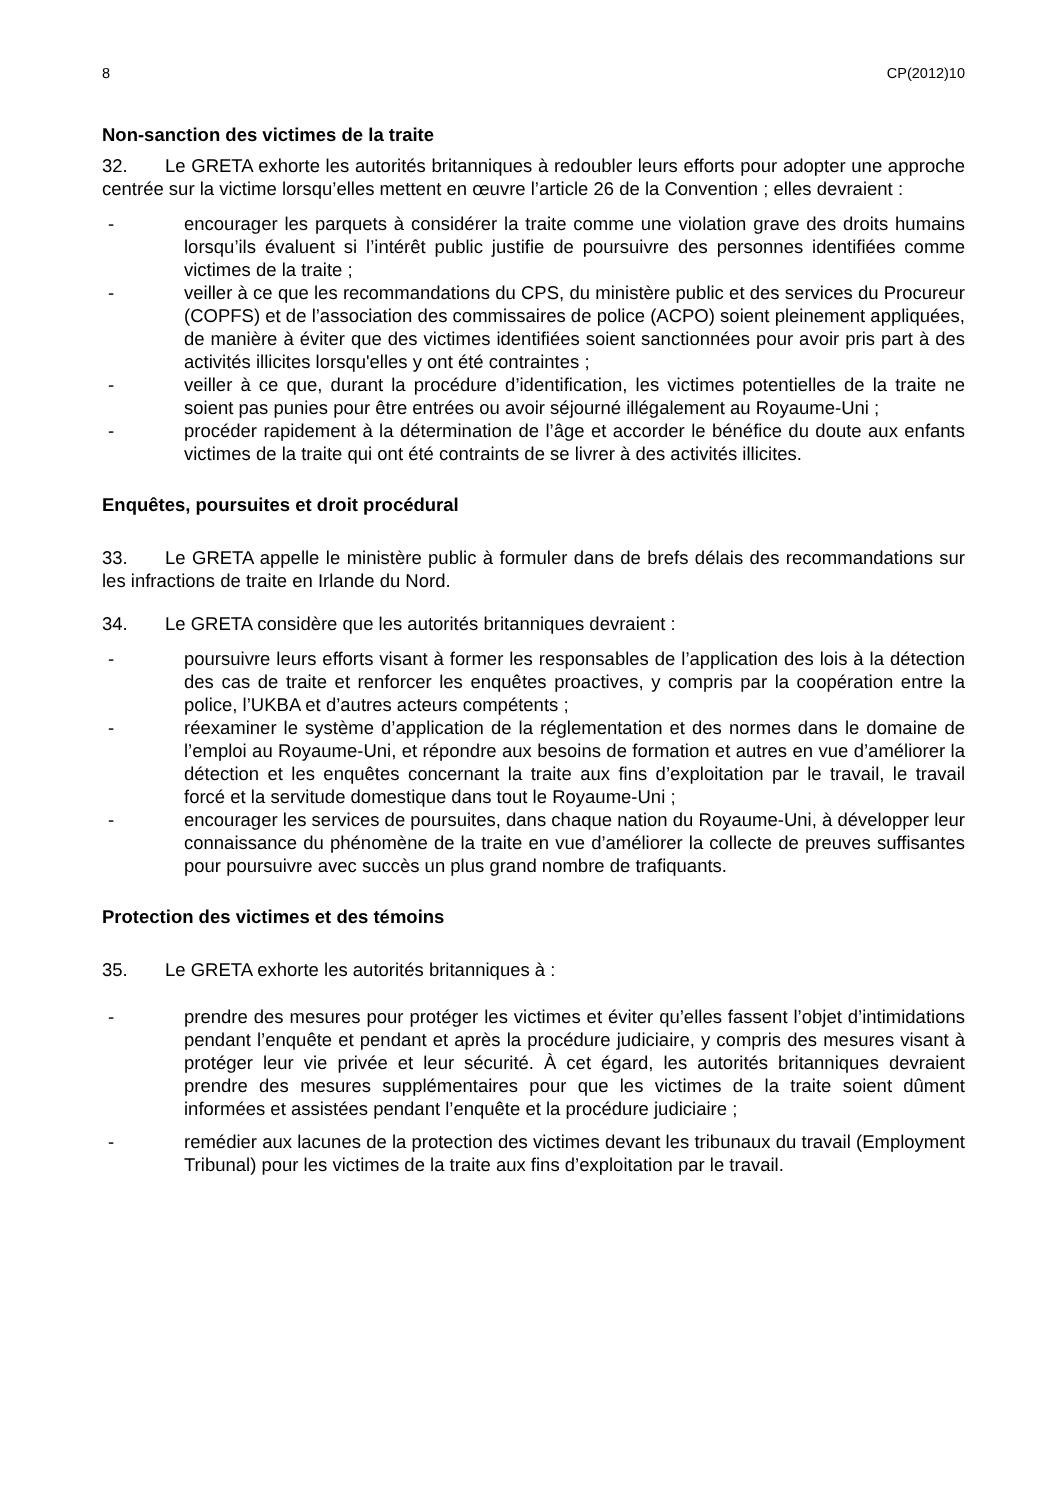8 CP(2012)10
Non-sanction des victimes de la traite
32. Le GRETA exhorte les autorités britanniques à redoubler leurs efforts pour adopter une approche centrée sur la victime lorsqu’elles mettent en œuvre l’article 26 de la Convention ; elles devraient :
- encourager les parquets à considérer la traite comme une violation grave des droits humains lorsqu’ils évaluent si l’intérêt public justifie de poursuivre des personnes identifiées comme victimes de la traite ;
- veiller à ce que les recommandations du CPS, du ministère public et des services du Procureur (COPFS) et de l’association des commissaires de police (ACPO) soient pleinement appliquées, de manière à éviter que des victimes identifiées soient sanctionnées pour avoir pris part à des activités illicites lorsqu'elles y ont été contraintes ;
- veiller à ce que, durant la procédure d’identification, les victimes potentielles de la traite ne soient pas punies pour être entrées ou avoir séjourné illégalement au Royaume-Uni ;
- procéder rapidement à la détermination de l’âge et accorder le bénéfice du doute aux enfants victimes de la traite qui ont été contraints de se livrer à des activités illicites.
Enquêtes, poursuites et droit procédural
33. Le GRETA appelle le ministère public à formuler dans de brefs délais des recommandations sur les infractions de traite en Irlande du Nord.
34. Le GRETA considère que les autorités britanniques devraient :
- poursuivre leurs efforts visant à former les responsables de l’application des lois à la détection des cas de traite et renforcer les enquêtes proactives, y compris par la coopération entre la police, l’UKBA et d’autres acteurs compétents ;
- réexaminer le système d’application de la réglementation et des normes dans le domaine de l’emploi au Royaume-Uni, et répondre aux besoins de formation et autres en vue d’améliorer la détection et les enquêtes concernant la traite aux fins d’exploitation par le travail, le travail forcé et la servitude domestique dans tout le Royaume-Uni ;
- encourager les services de poursuites, dans chaque nation du Royaume-Uni, à développer leur connaissance du phénomène de la traite en vue d’améliorer la collecte de preuves suffisantes pour poursuivre avec succès un plus grand nombre de trafiquants.
Protection des victimes et des témoins
35. Le GRETA exhorte les autorités britanniques à :
- prendre des mesures pour protéger les victimes et éviter qu’elles fassent l’objet d’intimidations pendant l’enquête et pendant et après la procédure judiciaire, y compris des mesures visant à protéger leur vie privée et leur sécurité. À cet égard, les autorités britanniques devraient prendre des mesures supplémentaires pour que les victimes de la traite soient dûment informées et assistées pendant l’enquête et la procédure judiciaire ;
- remédier aux lacunes de la protection des victimes devant les tribunaux du travail (Employment Tribunal) pour les victimes de la traite aux fins d’exploitation par le travail.